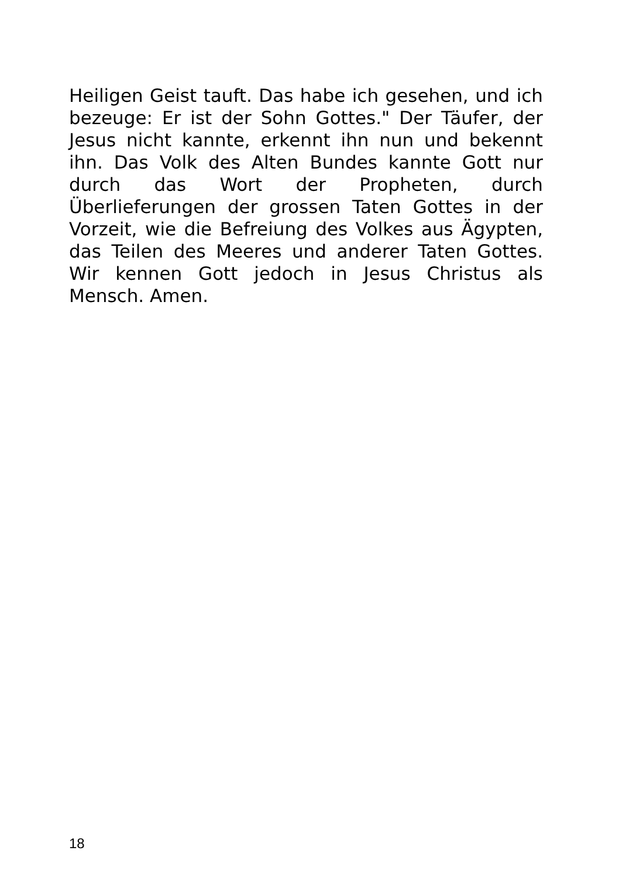Heiligen Geist tauft. Das habe ich gesehen, und ich bezeuge: Er ist der Sohn Gottes." Der Täufer, der Jesus nicht kannte, erkennt ihn nun und bekennt ihn. Das Volk des Alten Bundes kannte Gott nur durch das Wort der Propheten, durch Überlieferungen der grossen Taten Gottes in der Vorzeit, wie die Befreiung des Volkes aus Ägypten, das Teilen des Meeres und anderer Taten Gottes. Wir kennen Gott jedoch in Jesus Christus als Mensch. Amen.
18